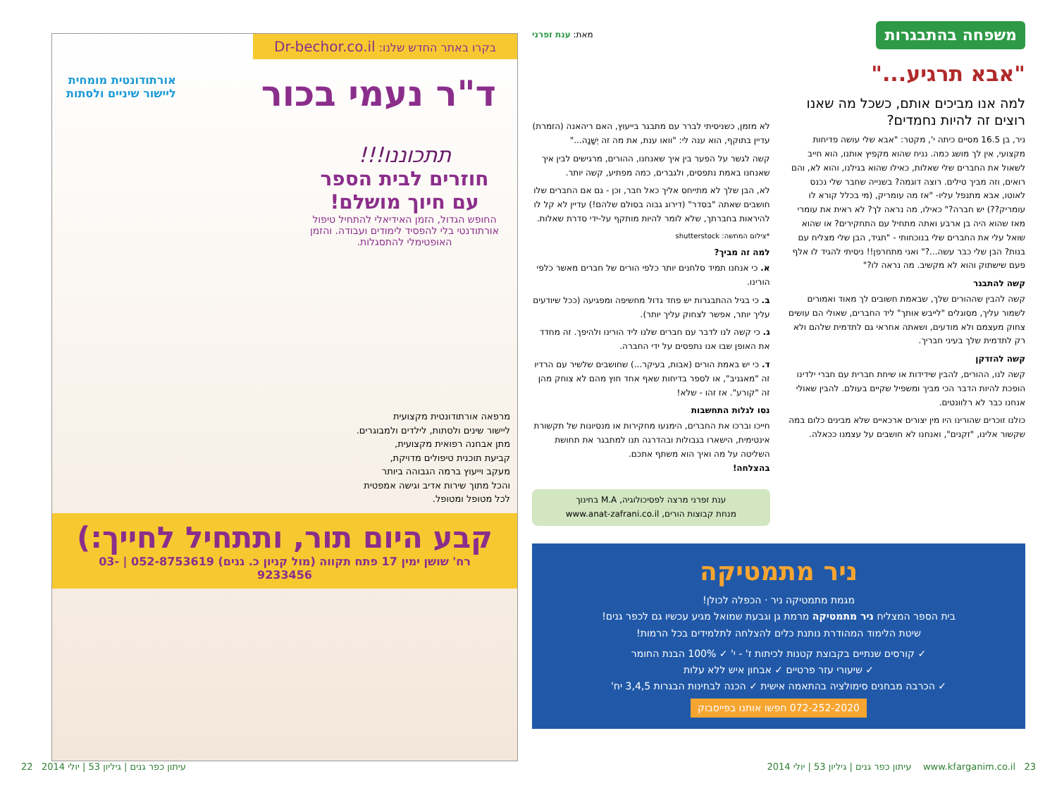משפחה בהתבגרות מאת: ענת זפרני
"אבא תרגיע..."
למה אנו מביכים אותם, כשכל מה שאנו רוצים זה להיות נחמדים?
ניר, בן 16.5 מסיים כיתה י', מקטר: "אבא שלי עושה פדיחות מקצועי, אין לך מושג כמה. נניח שהוא מקפיץ אותנו, הוא חייב לשאול את החברים שלי שאלות, כאילו שהוא בגילנו, והוא לא, והם רואים, וזה מביך טילים. רוצה דוגמה? בשנייה שחבר שלי נכנס לאוטו, אבא מתנפל עליו- "אז מה עומריק, (מי בכלל קורא לו עומריק??) יש חברה?" כאילו, מה נראה לך? לא ראית את עומרי מאז שהוא היה בן ארבע ואתה מתחיל עם התחקירים? או שהוא שואל עלי את החברים שלי בנוכחותי - "תגיד, הבן שלי מצליח עם בנות? הבן שלי כבר עשה...?" ואני מתחרפן!! ניסיתי להגיד לו אלף פעם שישתוק והוא לא מקשיב. מה נראה לו?"
קשה להתבגר
קשה להבין שההורים שלך, שבאמת חשובים לך מאוד ואמורים לשמור עליך, מסוגלים "לייבש אותך" ליד החברים, שאולי הם עושים צחוק מעצמם ולא מודעים, ושאתה אחראי גם לתדמית שלהם ולא רק לתדמית שלך בעיני חבריך.
קשה להזדקן
קשה לנו, ההורים, להבין שידידות או שיחת חברית עם חברי ילדינו הופכת להיות הדבר הכי מביך ומשפיל שקיים בעולם. להבין שאולי אנחנו כבר לא רלוונטים.
כולנו זוכרים שהורינו היו מין יצורים ארכאיים שלא מבינים כלום במה שקשור אלינו, "זקנים", ואנחנו לא חושבים על עצמנו ככאלה.
לא מזמן, כשניסיתי לברר עם מתבגר בייעוץ, האם ריהאנה (הזמרת) עדיין בתוקף, הוא ענה לי: "וואו ענת, את מה זה יְשָׁנָה..."
קשה לגשר על הפער בין איך שאנחנו, ההורים, מרגישים לבין איך שאנחנו באמת נתפסים, ולגברים, כמה מפתיע, קשה יותר.
לא, הבן שלך לא מתייחס אליך כאל חבר, וכן - גם אם החברים שלו חושבים שאתה "בסדר" (דירוג גבוה בסולם שלהם!) עדיין לא קל לו להיראות בחברתך, שלא לומר להיות מותקף על-ידי סדרת שאלות.
*צילום המחשה: shutterstock
למה זה מביך?
א. כי אנחנו תמיד סלחנים יותר כלפי הורים של חברים מאשר כלפי הורינו.
ב. כי בגיל ההתבגרות יש פחד גדול מחשיפה ומפגיעה (ככל שיודעים עליך יותר, אפשר לצחוק עליך יותר).
ג. כי קשה לנו לדבר עם חברים שלנו ליד הורינו ולהיפך. זה מחדד את האופן שבו אנו נתפסים על ידי החברה.
ד. כי יש באמת הורים (אבות, בעיקר...) שחושבים שלשיר עם הרדיו זה "מאגניב", או לספר בדיחות שאף אחד חוץ מהם לא צוחק מהן זה "קורע". אז זהו - שלא!
נסו לגלות התחשבות
חייכו וברכו את החברים, הימנעו מחקירות או מנסיונות של תקשורת אינטימית, הישארו בגבולות ובהדרגה תנו למתבגר את תחושת השליטה על מה ואיך הוא משתף אתכם.
בהצלחה!
ענת זפרני מרצה לפסיכולוגיה, M.A בחינוך
מנחת קבוצות הורים, www.anat-zafrani.co.il
ניר מתמטיקה
מגמת מתמטיקה ניר · הכפלה לכולן!
בית הספר המצליח ניר מתמטיקה מרמת גן וגבעת שמואל מגיע עכשיו גם לכפר גנים!
שיטת הלימוד המהודרת נותנת כלים להצלחה לתלמידים בכל הרמות!
✓ קורסים שנתיים בקבוצת קטנות לכיתות ז' - י' ✓ 100% הבנת החומר
✓ שיעורי עזר פרטיים ✓ אבחון איש ללא עלות
✓ הכרבה מבחנים סימולציה בהתאמה אישית ✓ הכנה לבחינות הבגרות 3,4,5 יח'
072-252-2020 חפשו אותנו בפייסבוק
בקרו באתר החדש שלנו: Dr-bechor.co.il
ד"ר נעמי בכור
אורתודונטית מומחית
ליישור שיניים ולסתות
תתכוננו!!!
חוזרים לבית הספר
עם חיוך מושלם!
החופש הגדול, הזמן האידיאלי להתחיל טיפול אורתודנטי בלי להפסיד לימודים ועבודה. והזמן האופטימלי להתסגלות.
מרפאה אורתודונטית מקצועית
ליישור שינים ולסתות, לילדים ולמבוגרים.
מתן אבחנה רפואית מקצועית,
קביעת תוכנית טיפולים מדויקת,
מעקב וייעוץ ברמה הגבוהה ביותר
והכל מתוך שירות אדיב וגישה אמפטית
לכל מטופל ומטופל.
קבע היום תור, ותתחיל לחייך:)
רח' שושן ימין 17 פתח תקווה (מול קניון כ. גנים) 052-8753619 | 03-9233456
22 עיתון כפר גנים | גיליון 53 | יולי 2014 עיתון כפר גנים | גיליון 53 | יולי 2014 www.kfarganim.co.il 23